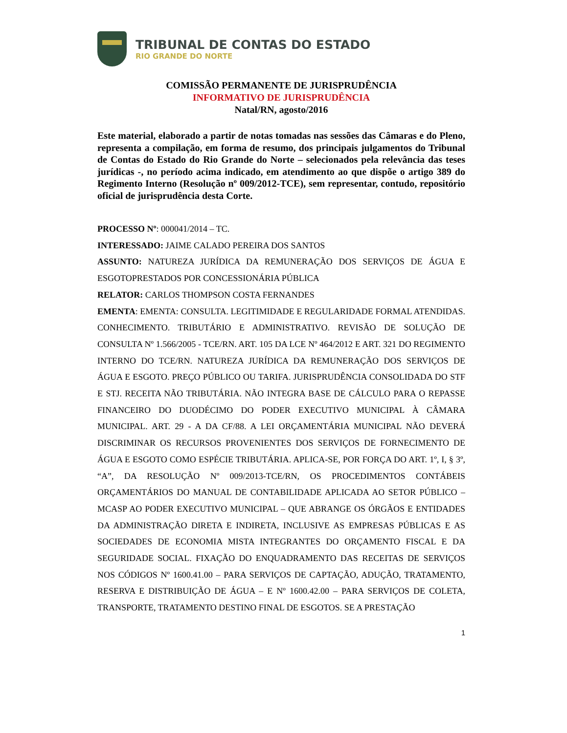TRIBUNAL DE CONTAS DO ESTADO
RIO GRANDE DO NORTE
COMISSÃO PERMANENTE DE JURISPRUDÊNCIA
INFORMATIVO DE JURISPRUDÊNCIA
Natal/RN, agosto/2016
Este material, elaborado a partir de notas tomadas nas sessões das Câmaras e do Pleno, representa a compilação, em forma de resumo, dos principais julgamentos do Tribunal de Contas do Estado do Rio Grande do Norte – selecionados pela relevância das teses jurídicas -, no período acima indicado, em atendimento ao que dispõe o artigo 389 do Regimento Interno (Resolução nº 009/2012-TCE), sem representar, contudo, repositório oficial de jurisprudência desta Corte.
PROCESSO Nº: 000041/2014 – TC.
INTERESSADO: JAIME CALADO PEREIRA DOS SANTOS
ASSUNTO: NATUREZA JURÍDICA DA REMUNERAÇÃO DOS SERVIÇOS DE ÁGUA E ESGOTOPRESTADOS POR CONCESSIONÁRIA PÚBLICA
RELATOR: CARLOS THOMPSON COSTA FERNANDES
EMENTA: EMENTA: CONSULTA. LEGITIMIDADE E REGULARIDADE FORMAL ATENDIDAS. CONHECIMENTO. TRIBUTÁRIO E ADMINISTRATIVO. REVISÃO DE SOLUÇÃO DE CONSULTA Nº 1.566/2005 - TCE/RN. ART. 105 DA LCE Nº 464/2012 E ART. 321 DO REGIMENTO INTERNO DO TCE/RN. NATUREZA JURÍDICA DA REMUNERAÇÃO DOS SERVIÇOS DE ÁGUA E ESGOTO. PREÇO PÚBLICO OU TARIFA. JURISPRUDÊNCIA CONSOLIDADA DO STF E STJ. RECEITA NÃO TRIBUTÁRIA. NÃO INTEGRA BASE DE CÁLCULO PARA O REPASSE FINANCEIRO DO DUODÉCIMO DO PODER EXECUTIVO MUNICIPAL À CÂMARA MUNICIPAL. ART. 29 - A DA CF/88. A LEI ORÇAMENTÁRIA MUNICIPAL NÃO DEVERÁ DISCRIMINAR OS RECURSOS PROVENIENTES DOS SERVIÇOS DE FORNECIMENTO DE ÁGUA E ESGOTO COMO ESPÉCIE TRIBUTÁRIA. APLICA-SE, POR FORÇA DO ART. 1º, I, § 3º, “A”, DA RESOLUÇÃO Nº 009/2013-TCE/RN, OS PROCEDIMENTOS CONTÁBEIS ORÇAMENTÁRIOS DO MANUAL DE CONTABILIDADE APLICADA AO SETOR PÚBLICO – MCASP AO PODER EXECUTIVO MUNICIPAL – QUE ABRANGE OS ÓRGÃOS E ENTIDADES DA ADMINISTRAÇÃO DIRETA E INDIRETA, INCLUSIVE AS EMPRESAS PÚBLICAS E AS SOCIEDADES DE ECONOMIA MISTA INTEGRANTES DO ORÇAMENTO FISCAL E DA SEGURIDADE SOCIAL. FIXAÇÃO DO ENQUADRAMENTO DAS RECEITAS DE SERVIÇOS NOS CÓDIGOS Nº 1600.41.00 – PARA SERVIÇOS DE CAPTAÇÃO, ADUÇÃO, TRATAMENTO, RESERVA E DISTRIBUIÇÃO DE ÁGUA – E Nº 1600.42.00 – PARA SERVIÇOS DE COLETA, TRANSPORTE, TRATAMENTO DESTINO FINAL DE ESGOTOS. SE A PRESTAÇÃO
1